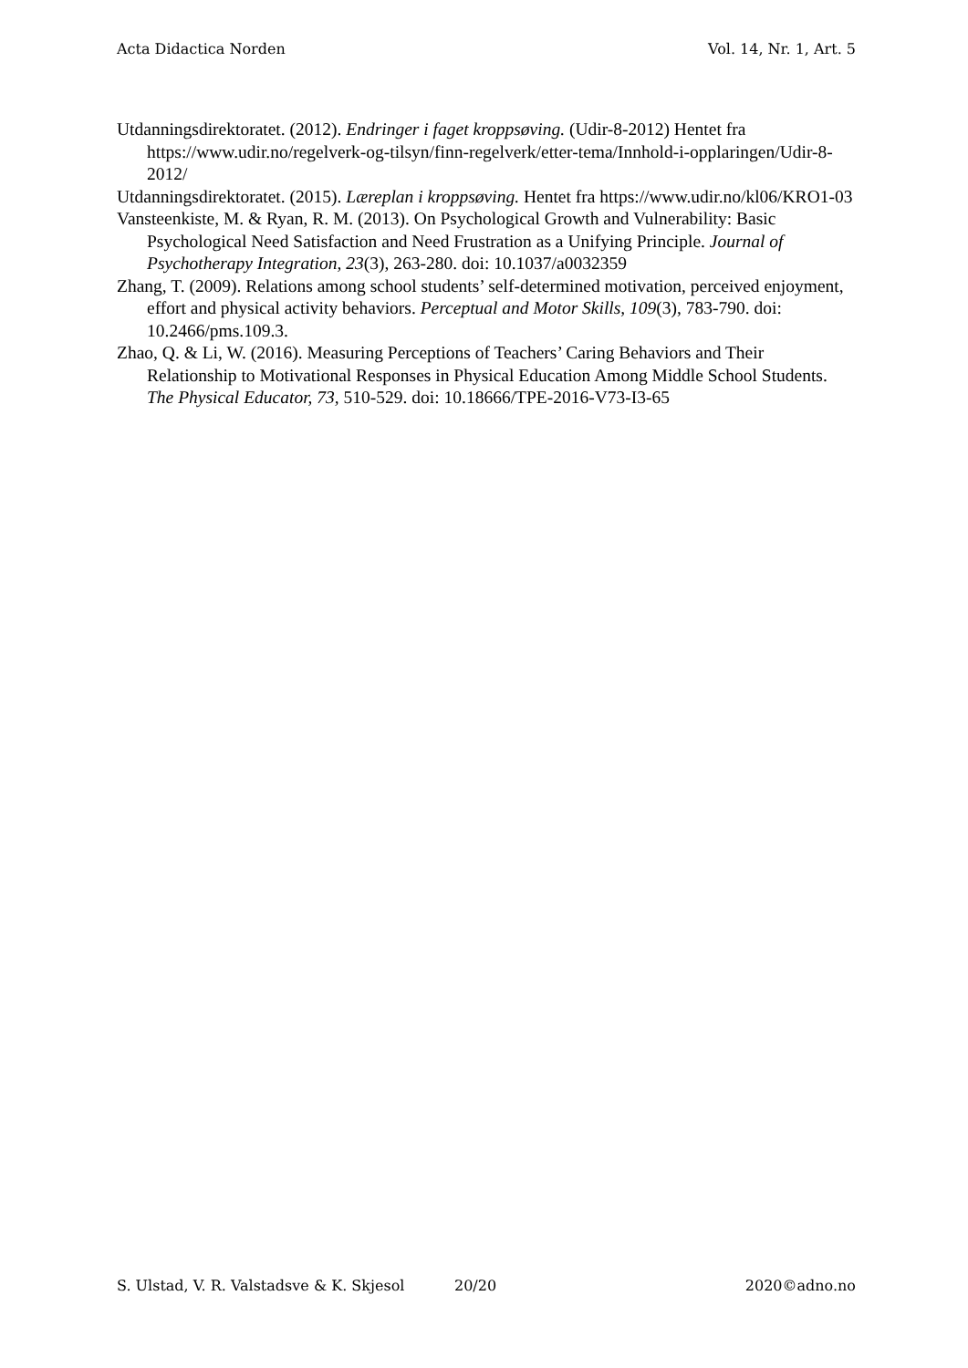Acta Didactica Norden Vol. 14, Nr. 1, Art. 5
Utdanningsdirektoratet. (2012). Endringer i faget kroppsøving. (Udir-8-2012) Hentet fra https://www.udir.no/regelverk-og-tilsyn/finn-regelverk/etter-tema/Innhold-i-opplaringen/Udir-8-2012/
Utdanningsdirektoratet. (2015). Læreplan i kroppsøving. Hentet fra https://www.udir.no/kl06/KRO1-03
Vansteenkiste, M. & Ryan, R. M. (2013). On Psychological Growth and Vulnerability: Basic Psychological Need Satisfaction and Need Frustration as a Unifying Principle. Journal of Psychotherapy Integration, 23(3), 263-280. doi: 10.1037/a0032359
Zhang, T. (2009). Relations among school students’ self-determined motivation, perceived enjoyment, effort and physical activity behaviors. Perceptual and Motor Skills, 109(3), 783-790. doi: 10.2466/pms.109.3.
Zhao, Q. & Li, W. (2016). Measuring Perceptions of Teachers’ Caring Behaviors and Their Relationship to Motivational Responses in Physical Education Among Middle School Students. The Physical Educator, 73, 510-529. doi: 10.18666/TPE-2016-V73-I3-65
S. Ulstad, V. R. Valstadsve & K. Skjesol 20/20 2020©adno.no